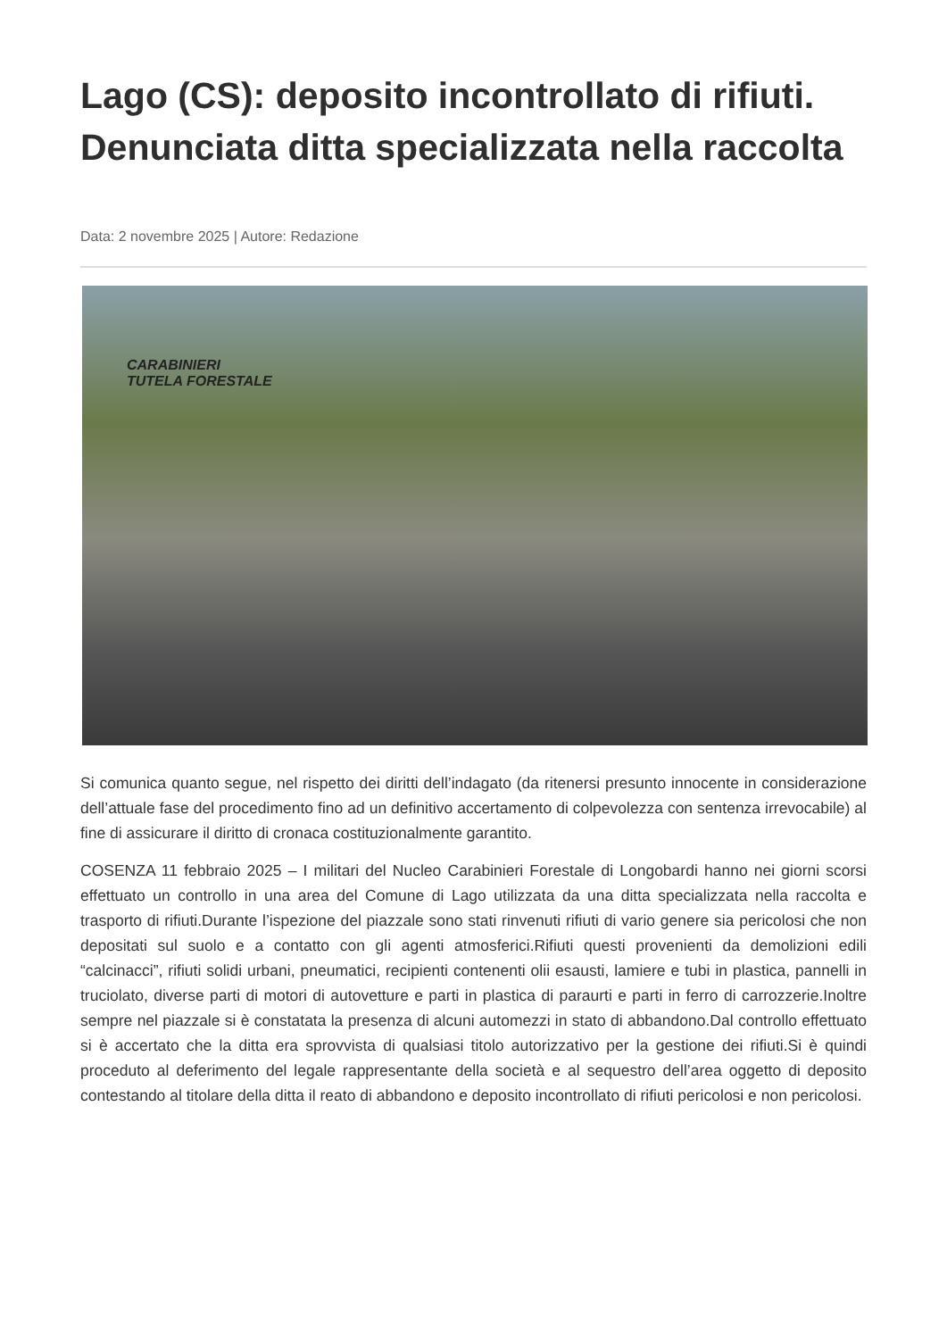Lago (CS): deposito incontrollato di rifiuti. Denunciata ditta specializzata nella raccolta
Data: 2 novembre 2025 | Autore: Redazione
CARABINIERI
TUTELA FORESTALE
Si comunica quanto segue, nel rispetto dei diritti dell’indagato (da ritenersi presunto innocente in considerazione dell’attuale fase del procedimento fino ad un definitivo accertamento di colpevolezza con sentenza irrevocabile) al fine di assicurare il diritto di cronaca costituzionalmente garantito.
COSENZA 11 febbraio 2025 – I militari del Nucleo Carabinieri Forestale di Longobardi hanno nei giorni scorsi effettuato un controllo in una area del Comune di Lago utilizzata da una ditta specializzata nella raccolta e trasporto di rifiuti.Durante l’ispezione del piazzale sono stati rinvenuti rifiuti di vario genere sia pericolosi che non depositati sul suolo e a contatto con gli agenti atmosferici.Rifiuti questi provenienti da demolizioni edili “calcinacci”, rifiuti solidi urbani, pneumatici, recipienti contenenti olii esausti, lamiere e tubi in plastica, pannelli in truciolato, diverse parti di motori di autovetture e parti in plastica di paraurti e parti in ferro di carrozzerie.Inoltre sempre nel piazzale si è constatata la presenza di alcuni automezzi in stato di abbandono.Dal controllo effettuato si è accertato che la ditta era sprovvista di qualsiasi titolo autorizzativo per la gestione dei rifiuti.Si è quindi proceduto al deferimento del legale rappresentante della società e al sequestro dell’area oggetto di deposito contestando al titolare della ditta il reato di abbandono e deposito incontrollato di rifiuti pericolosi e non pericolosi.